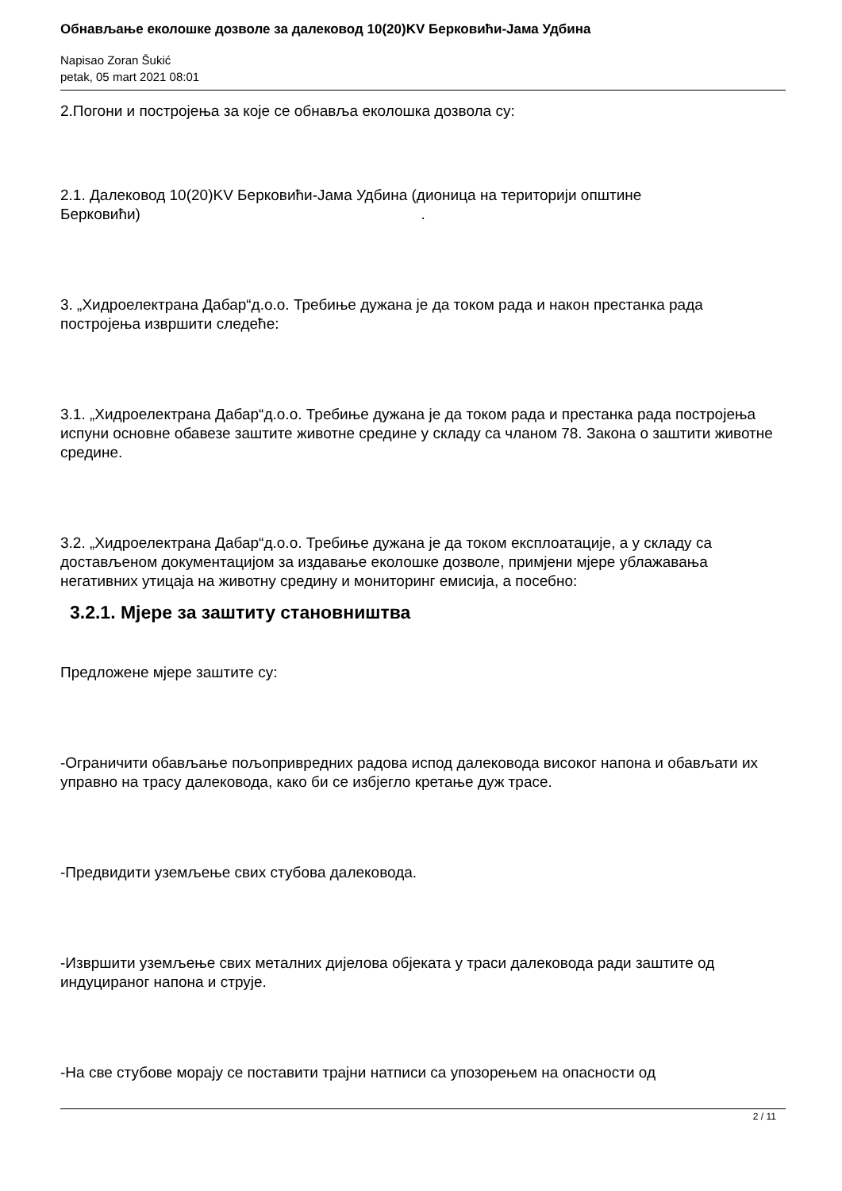Обнављање еколошке дозволе за далековод 10(20)KV Берковићи-Јама Удбина
Napisao Zoran Šukić
petak, 05 mart 2021 08:01
2.Погони и постројења за које се обнавља еколошка дозвола су:
2.1. Далековод 10(20)KV Берковићи-Јама Удбина (дионица на територији општине Берковићи) .
3. „Хидроелектрана Дабар“д.о.о. Требиње дужана је да током рада и након престанка рада постројења извршити следеће:
3.1. „Хидроелектрана Дабар“д.о.о. Требиње дужана је да током рада и престанка рада постројења испуни основне обавезе заштите животне средине у складу са чланом 78. Закона о заштити животне средине.
3.2. „Хидроелектрана Дабар“д.о.о. Требиње дужана је да током експлоатације, а у складу са достављеном документацијом за издавање еколошке дозволе, примјени мјере ублажавања негативних утицаја на животну средину и мониторинг емисија, а посебно:
3.2.1. Мјере за заштиту становништва
Предложене мјере заштите су:
-Ограничити обављање пољопривредних радова испод далековода високог напона и обављати их управно на трасу далековода, како би се избјегло кретање дуж трасе.
-Предвидити уземљење свих стубова далековода.
-Извршити уземљење свих металних дијелова објеката у траси далековода ради заштите од индуцираног напона и струје.
-На све стубове морају се поставити трајни натписи са упозорењем на опасности од
2 / 11